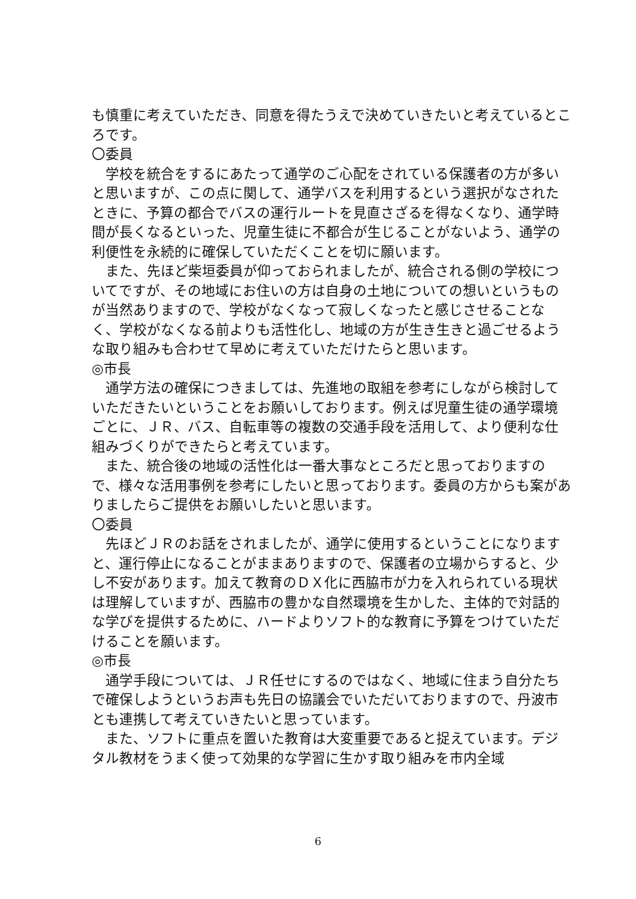も慎重に考えていただき、同意を得たうえで決めていきたいと考えているところです。
〇委員
学校を統合をするにあたって通学のご心配をされている保護者の方が多いと思いますが、この点に関して、通学バスを利用するという選択がなされたときに、予算の都合でバスの運行ルートを見直さざるを得なくなり、通学時間が長くなるといった、児童生徒に不都合が生じることがないよう、通学の利便性を永続的に確保していただくことを切に願います。
また、先ほど柴垣委員が仰っておられましたが、統合される側の学校についてですが、その地域にお住いの方は自身の土地についての想いというものが当然ありますので、学校がなくなって寂しくなったと感じさせることなく、学校がなくなる前よりも活性化し、地域の方が生き生きと過ごせるような取り組みも合わせて早めに考えていただけたらと思います。
◎市長
通学方法の確保につきましては、先進地の取組を参考にしながら検討していただきたいということをお願いしております。例えば児童生徒の通学環境ごとに、ＪＲ、バス、自転車等の複数の交通手段を活用して、より便利な仕組みづくりができたらと考えています。
また、統合後の地域の活性化は一番大事なところだと思っておりますので、様々な活用事例を参考にしたいと思っております。委員の方からも案がありましたらご提供をお願いしたいと思います。
〇委員
先ほどＪＲのお話をされましたが、通学に使用するということになりますと、運行停止になることがままありますので、保護者の立場からすると、少し不安があります。加えて教育のＤＸ化に西脇市が力を入れられている現状は理解していますが、西脇市の豊かな自然環境を生かした、主体的で対話的な学びを提供するために、ハードよりソフト的な教育に予算をつけていただけることを願います。
◎市長
通学手段については、ＪＲ任せにするのではなく、地域に住まう自分たちで確保しようというお声も先日の協議会でいただいておりますので、丹波市とも連携して考えていきたいと思っています。
また、ソフトに重点を置いた教育は大変重要であると捉えています。デジタル教材をうまく使って効果的な学習に生かす取り組みを市内全域
6